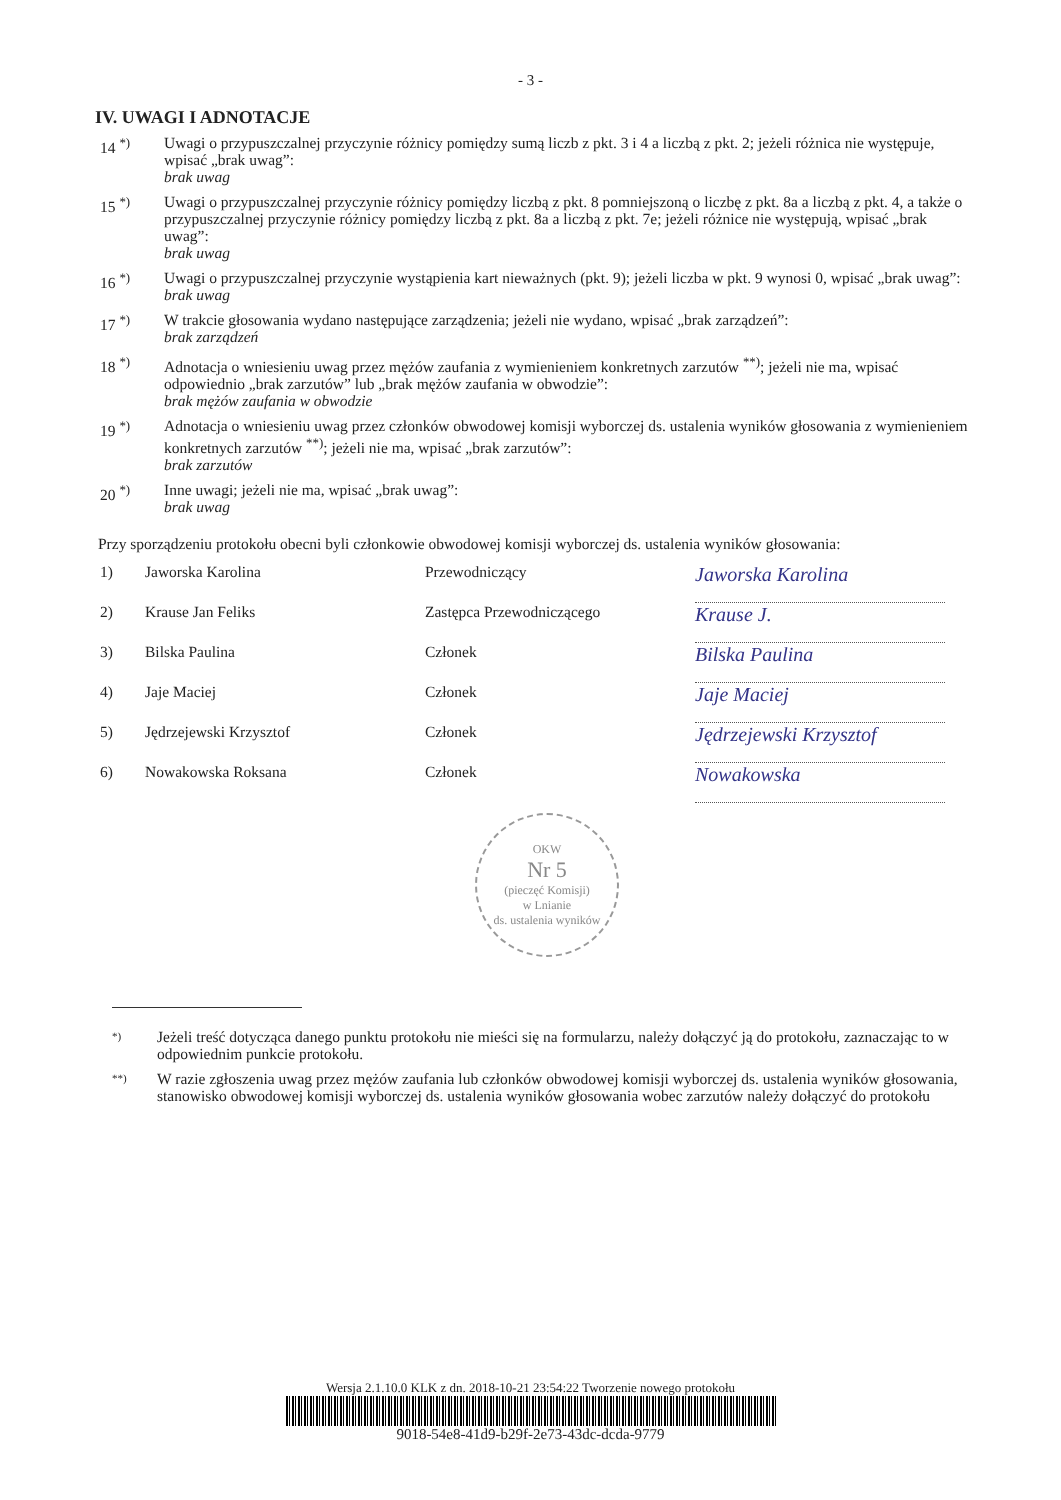- 3 -
IV. UWAGI I ADNOTACJE
14 <sup>*)</sup> Uwagi o przypuszczalnej przyczynie różnicy pomiędzy sumą liczb z pkt. 3 i 4 a liczbą z pkt. 2; jeżeli różnica nie występuje, wpisać „brak uwag”:
brak uwag
15 <sup>*)</sup> Uwagi o przypuszczalnej przyczynie różnicy pomiędzy liczbą z pkt. 8 pomniejszoną o liczbę z pkt. 8a a liczbą z pkt. 4, a także o przypuszczalnej przyczynie różnicy pomiędzy liczbą z pkt. 8a a liczbą z pkt. 7e; jeżeli różnice nie występują, wpisać „brak uwag”:
brak uwag
16 <sup>*)</sup> Uwagi o przypuszczalnej przyczynie wystąpienia kart nieważnych (pkt. 9); jeżeli liczba w pkt. 9 wynosi 0, wpisać „brak uwag”:
brak uwag
17 <sup>*)</sup> W trakcie głosowania wydano następujące zarządzenia; jeżeli nie wydano, wpisać „brak zarządzeń”:
brak zarządzeń
18 <sup>*)</sup> Adnotacja o wniesieniu uwag przez mężów zaufania z wymienieniem konkretnych zarzutów <sup>**)</sup>; jeżeli nie ma, wpisać odpowiednio „brak zarzutów” lub „brak mężów zaufania w obwodzie”:
brak mężów zaufania w obwodzie
19 <sup>*)</sup> Adnotacja o wniesieniu uwag przez członków obwodowej komisji wyborczej ds. ustalenia wyników głosowania z wymienieniem konkretnych zarzutów <sup>**)</sup>; jeżeli nie ma, wpisać „brak zarzutów”:
brak zarzutów
20 <sup>*)</sup> Inne uwagi; jeżeli nie ma, wpisać „brak uwag”:
brak uwag
Przy sporządzeniu protokołu obecni byli członkowie obwodowej komisji wyborczej ds. ustalenia wyników głosowania:
| 1) | Jaworska Karolina | Przewodniczący | Jaworska Karolina |
| 2) | Krause Jan Feliks | Zastępca Przewodniczącego | Krause J. |
| 3) | Bilska Paulina | Członek | Bilska Paulina |
| 4) | Jaje Maciej | Członek | Jaje Maciej |
| 5) | Jędrzejewski Krzysztof | Członek | Jędrzejewski Krzysztof |
| 6) | Nowakowska Roksana | Członek | Nowakowska |
OKW
Nr 5
(pieczęć Komisji)
w Lnianie
ds. ustalenia wyników
*)
Jeżeli treść dotycząca danego punktu protokołu nie mieści się na formularzu, należy dołączyć ją do protokołu, zaznaczając to w odpowiednim punkcie protokołu.
**)
W razie zgłoszenia uwag przez mężów zaufania lub członków obwodowej komisji wyborczej ds. ustalenia wyników głosowania, stanowisko obwodowej komisji wyborczej ds. ustalenia wyników głosowania wobec zarzutów należy dołączyć do protokołu
Wersja 2.1.10.0 KLK z dn. 2018-10-21 23:54:22 Tworzenie nowego protokołu
9018-54e8-41d9-b29f-2e73-43dc-dcda-9779